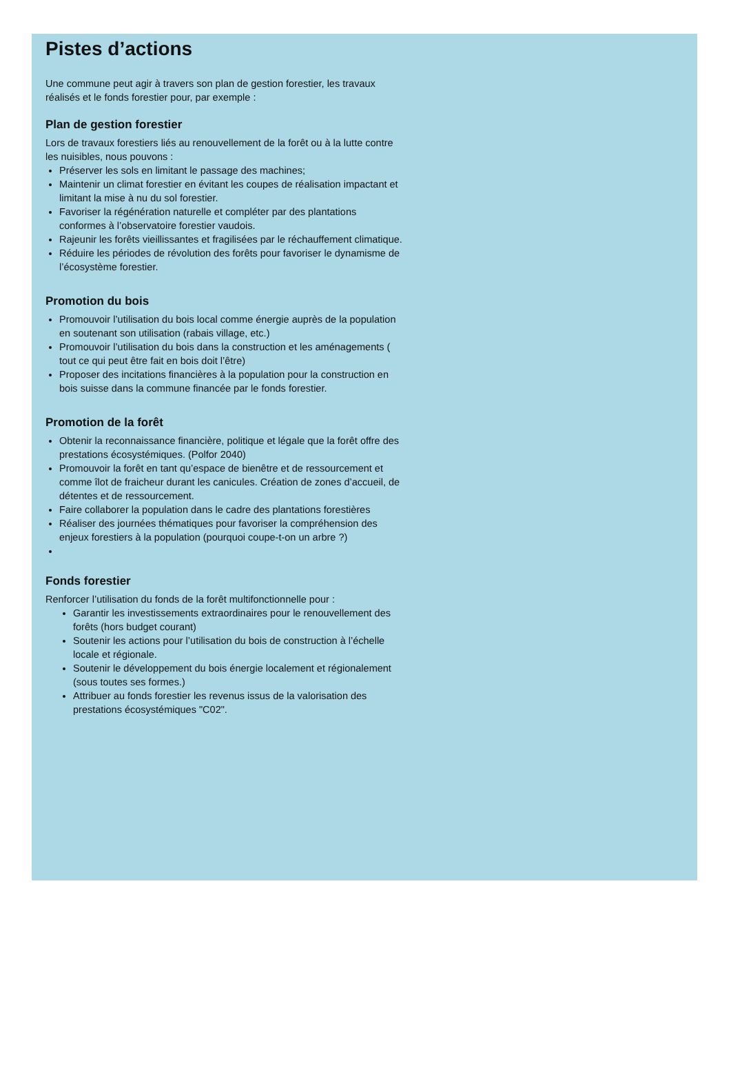Pistes d’actions
Une commune peut agir à travers son plan de gestion forestier, les travaux réalisés et le fonds forestier pour, par exemple :
Plan de gestion forestier
Lors de travaux forestiers liés au renouvellement de la forêt ou à la lutte contre les nuisibles, nous pouvons :
Préserver les sols en limitant le passage des machines;
Maintenir un climat forestier en évitant les coupes de réalisation impactant et limitant la mise à nu du sol forestier.
Favoriser la régénération naturelle et compléter par des plantations conformes à l’observatoire forestier vaudois.
Rajeunir les forêts vieillissantes et fragilisées par le réchauffement climatique.
Réduire les périodes de révolution des forêts pour favoriser le dynamisme de l’écosystème forestier.
Promotion du bois
Promouvoir l’utilisation du bois local comme énergie auprès de la population en soutenant son utilisation (rabais village, etc.)
Promouvoir l’utilisation du bois dans la construction et les aménagements ( tout ce qui peut être fait en bois doit l’être)
Proposer des incitations financières à la population pour la construction en bois suisse dans la commune financée par le fonds forestier.
Promotion de la forêt
Obtenir la reconnaissance financière, politique et légale que la forêt offre des prestations écosystémiques. (Polfor 2040)
Promouvoir la forêt en tant qu’espace de bienêtre et de ressourcement et comme îlot de fraicheur durant les canicules. Création de zones d’accueil, de détentes et de ressourcement.
Faire collaborer la population dans le cadre des plantations forestières
Réaliser des journées thématiques pour favoriser la compréhension des enjeux forestiers à la population (pourquoi coupe-t-on un arbre ?)
Fonds forestier
Renforcer l’utilisation du fonds de la forêt multifonctionnelle pour :
Garantir les investissements extraordinaires pour le renouvellement des forêts (hors budget courant)
Soutenir les actions pour l’utilisation du bois de construction à l’échelle locale et régionale.
Soutenir le développement du bois énergie localement et régionalement (sous toutes ses formes.)
Attribuer au fonds forestier les revenus issus de la valorisation des prestations écosystémiques "C02".